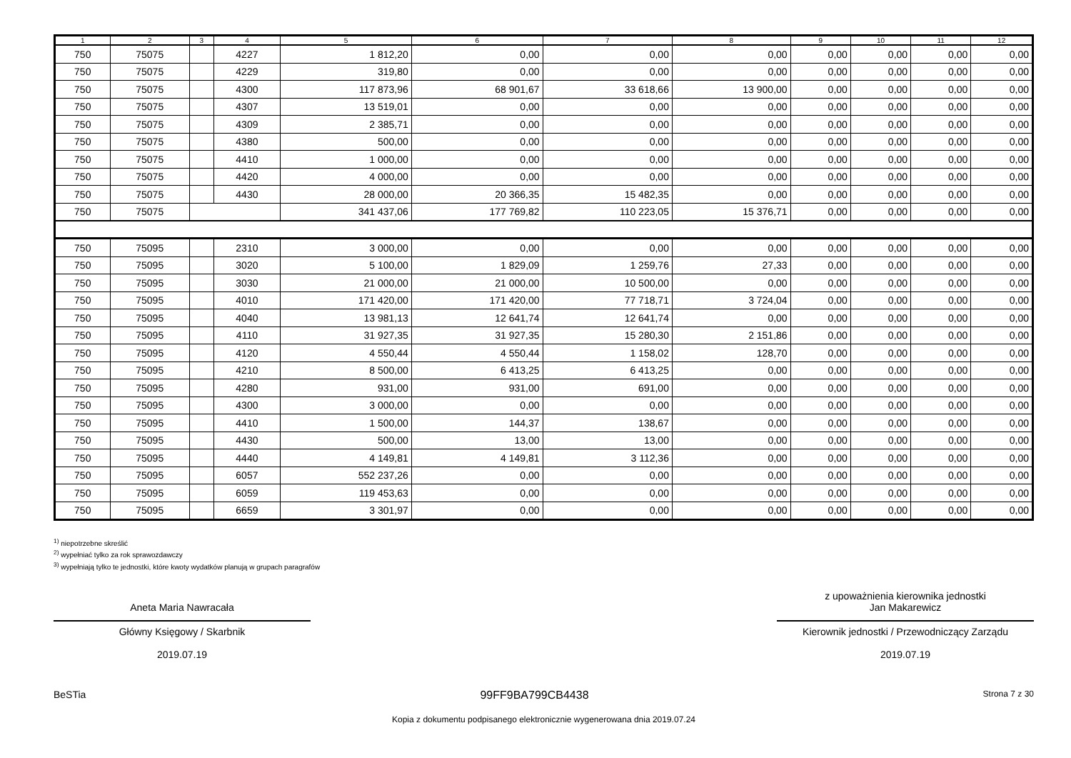| 1 | 2 | 3 | 4 | 5 | 6 | 7 | 8 | 9 | 10 | 11 | 12 |
| --- | --- | --- | --- | --- | --- | --- | --- | --- | --- | --- | --- |
| 750 | 75075 | | 4227 | 1 812,20 | 0,00 | 0,00 | 0,00 | 0,00 | 0,00 | 0,00 | 0,00 |
| 750 | 75075 | | 4229 | 319,80 | 0,00 | 0,00 | 0,00 | 0,00 | 0,00 | 0,00 | 0,00 |
| 750 | 75075 | | 4300 | 117 873,96 | 68 901,67 | 33 618,66 | 13 900,00 | 0,00 | 0,00 | 0,00 | 0,00 |
| 750 | 75075 | | 4307 | 13 519,01 | 0,00 | 0,00 | 0,00 | 0,00 | 0,00 | 0,00 | 0,00 |
| 750 | 75075 | | 4309 | 2 385,71 | 0,00 | 0,00 | 0,00 | 0,00 | 0,00 | 0,00 | 0,00 |
| 750 | 75075 | | 4380 | 500,00 | 0,00 | 0,00 | 0,00 | 0,00 | 0,00 | 0,00 | 0,00 |
| 750 | 75075 | | 4410 | 1 000,00 | 0,00 | 0,00 | 0,00 | 0,00 | 0,00 | 0,00 | 0,00 |
| 750 | 75075 | | 4420 | 4 000,00 | 0,00 | 0,00 | 0,00 | 0,00 | 0,00 | 0,00 | 0,00 |
| 750 | 75075 | | 4430 | 28 000,00 | 20 366,35 | 15 482,35 | 0,00 | 0,00 | 0,00 | 0,00 | 0,00 |
| 750 | 75075 | | | 341 437,06 | 177 769,82 | 110 223,05 | 15 376,71 | 0,00 | 0,00 | 0,00 | 0,00 |
| 750 | 75095 | | 2310 | 3 000,00 | 0,00 | 0,00 | 0,00 | 0,00 | 0,00 | 0,00 | 0,00 |
| 750 | 75095 | | 3020 | 5 100,00 | 1 829,09 | 1 259,76 | 27,33 | 0,00 | 0,00 | 0,00 | 0,00 |
| 750 | 75095 | | 3030 | 21 000,00 | 21 000,00 | 10 500,00 | 0,00 | 0,00 | 0,00 | 0,00 | 0,00 |
| 750 | 75095 | | 4010 | 171 420,00 | 171 420,00 | 77 718,71 | 3 724,04 | 0,00 | 0,00 | 0,00 | 0,00 |
| 750 | 75095 | | 4040 | 13 981,13 | 12 641,74 | 12 641,74 | 0,00 | 0,00 | 0,00 | 0,00 | 0,00 |
| 750 | 75095 | | 4110 | 31 927,35 | 31 927,35 | 15 280,30 | 2 151,86 | 0,00 | 0,00 | 0,00 | 0,00 |
| 750 | 75095 | | 4120 | 4 550,44 | 4 550,44 | 1 158,02 | 128,70 | 0,00 | 0,00 | 0,00 | 0,00 |
| 750 | 75095 | | 4210 | 8 500,00 | 6 413,25 | 6 413,25 | 0,00 | 0,00 | 0,00 | 0,00 | 0,00 |
| 750 | 75095 | | 4280 | 931,00 | 931,00 | 691,00 | 0,00 | 0,00 | 0,00 | 0,00 | 0,00 |
| 750 | 75095 | | 4300 | 3 000,00 | 0,00 | 0,00 | 0,00 | 0,00 | 0,00 | 0,00 | 0,00 |
| 750 | 75095 | | 4410 | 1 500,00 | 144,37 | 138,67 | 0,00 | 0,00 | 0,00 | 0,00 | 0,00 |
| 750 | 75095 | | 4430 | 500,00 | 13,00 | 13,00 | 0,00 | 0,00 | 0,00 | 0,00 | 0,00 |
| 750 | 75095 | | 4440 | 4 149,81 | 4 149,81 | 3 112,36 | 0,00 | 0,00 | 0,00 | 0,00 | 0,00 |
| 750 | 75095 | | 6057 | 552 237,26 | 0,00 | 0,00 | 0,00 | 0,00 | 0,00 | 0,00 | 0,00 |
| 750 | 75095 | | 6059 | 119 453,63 | 0,00 | 0,00 | 0,00 | 0,00 | 0,00 | 0,00 | 0,00 |
| 750 | 75095 | | 6659 | 3 301,97 | 0,00 | 0,00 | 0,00 | 0,00 | 0,00 | 0,00 | 0,00 |
<sup>1)</sup> niepotrzebne skreślić
<sup>2)</sup> wypełniać tylko za rok sprawozdawczy
<sup>3)</sup> wypełniają tylko te jednostki, które kwoty wydatków planują w grupach paragrafów
Aneta Maria Nawracała
Główny Księgowy / Skarbnik
2019.07.19
z upoważnienia kierownika jednostki
Jan Makarewicz
Kierownik jednostki / Przewodniczący Zarządu
2019.07.19
BeSTia 99FF9BA799CB4438 Strona 7 z 30
Kopia z dokumentu podpisanego elektronicznie wygenerowana dnia 2019.07.24